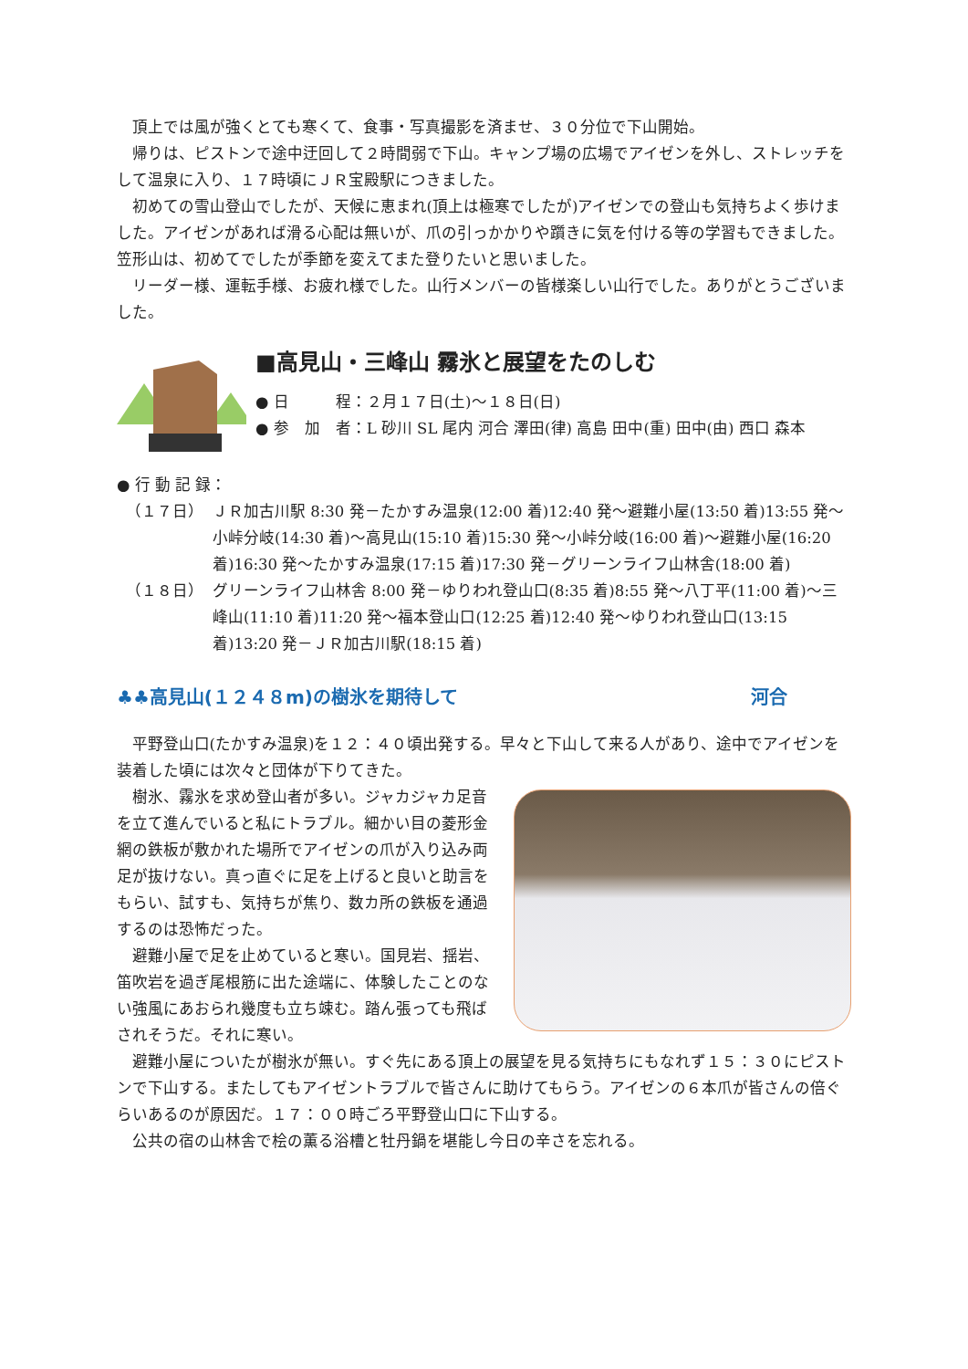頂上では風が強くとても寒くて、食事・写真撮影を済ませ、３０分位で下山開始。
帰りは、ピストンで途中迂回して２時間弱で下山。キャンプ場の広場でアイゼンを外し、ストレッチをして温泉に入り、１７時頃にＪＲ宝殿駅につきました。
初めての雪山登山でしたが、天候に恵まれ(頂上は極寒でしたが)アイゼンでの登山も気持ちよく歩けました。アイゼンがあれば滑る心配は無いが、爪の引っかかりや躓きに気を付ける等の学習もできました。笠形山は、初めてでしたが季節を変えてまた登りたいと思いました。
リーダー様、運転手様、お疲れ様でした。山行メンバーの皆様楽しい山行でした。ありがとうございました。
■高見山・三峰山 霧氷と展望をたのしむ
● 日　　　程：２月１７日(土)～１８日(日)
● 参　加　者：L 砂川 SL 尾内 河合 澤田(律) 高島 田中(重) 田中(由) 西口 森本
● 行 動 記 録：
（１７日） ＪＲ加古川駅 8:30 発－たかすみ温泉(12:00 着)12:40 発～避難小屋(13:50 着)13:55 発～小峠分岐(14:30 着)～高見山(15:10 着)15:30 発～小峠分岐(16:00 着)～避難小屋(16:20 着)16:30 発～たかすみ温泉(17:15 着)17:30 発－グリーンライフ山林舎(18:00 着)
（１８日） グリーンライフ山林舎 8:00 発－ゆりわれ登山口(8:35 着)8:55 発～八丁平(11:00 着)～三峰山(11:10 着)11:20 発～福本登山口(12:25 着)12:40 発～ゆりわれ登山口(13:15 着)13:20 発－ＪＲ加古川駅(18:15 着)
♣♣高見山(１２４８m)の樹氷を期待して 河合
平野登山口(たかすみ温泉)を１２：４０頃出発する。早々と下山して来る人があり、途中でアイゼンを装着した頃には次々と団体が下りてきた。
樹氷、霧氷を求め登山者が多い。ジャカジャカ足音を立て進んでいると私にトラブル。細かい目の菱形金網の鉄板が敷かれた場所でアイゼンの爪が入り込み両足が抜けない。真っ直ぐに足を上げると良いと助言をもらい、試すも、気持ちが焦り、数カ所の鉄板を通過するのは恐怖だった。
避難小屋で足を止めていると寒い。国見岩、揺岩、笛吹岩を過ぎ尾根筋に出た途端に、体験したことのない強風にあおられ幾度も立ち竦む。踏ん張っても飛ばされそうだ。それに寒い。
避難小屋についたが樹氷が無い。すぐ先にある頂上の展望を見る気持ちにもなれず１５：３０にピストンで下山する。またしてもアイゼントラブルで皆さんに助けてもらう。アイゼンの６本爪が皆さんの倍ぐらいあるのが原因だ。１７：００時ごろ平野登山口に下山する。
公共の宿の山林舎で桧の薫る浴槽と牡丹鍋を堪能し今日の辛さを忘れる。